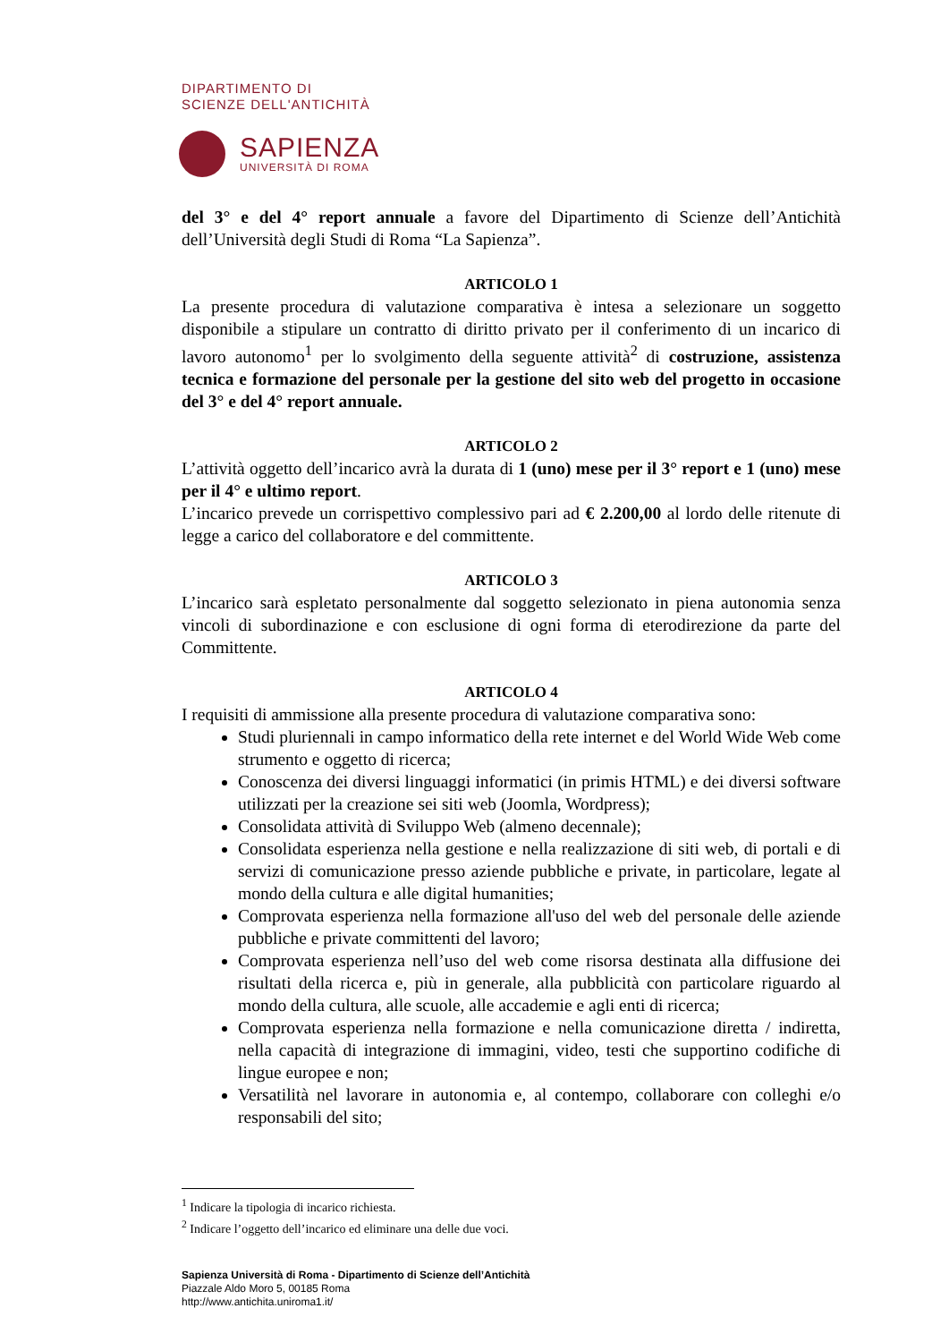DIPARTIMENTO DI
SCIENZE DELL'ANTICHITÀ
SAPIENZA
UNIVERSITÀ DI ROMA
del 3° e del 4° report annuale a favore del Dipartimento di Scienze dell’Antichità dell’Università degli Studi di Roma “La Sapienza”.
ARTICOLO 1
La presente procedura di valutazione comparativa è intesa a selezionare un soggetto disponibile a stipulare un contratto di diritto privato per il conferimento di un incarico di lavoro autonomo<sup>1</sup> per lo svolgimento della seguente attività<sup>2</sup> di costruzione, assistenza tecnica e formazione del personale per la gestione del sito web del progetto in occasione del 3° e del 4° report annuale.
ARTICOLO 2
L’attività oggetto dell’incarico avrà la durata di 1 (uno) mese per il 3° report e 1 (uno) mese per il 4° e ultimo report.
L’incarico prevede un corrispettivo complessivo pari ad € 2.200,00 al lordo delle ritenute di legge a carico del collaboratore e del committente.
ARTICOLO 3
L’incarico sarà espletato personalmente dal soggetto selezionato in piena autonomia senza vincoli di subordinazione e con esclusione di ogni forma di eterodirezione da parte del Committente.
ARTICOLO 4
I requisiti di ammissione alla presente procedura di valutazione comparativa sono:
Studi pluriennali in campo informatico della rete internet e del World Wide Web come strumento e oggetto di ricerca;
Conoscenza dei diversi linguaggi informatici (in primis HTML) e dei diversi software utilizzati per la creazione sei siti web (Joomla, Wordpress);
Consolidata attività di Sviluppo Web (almeno decennale);
Consolidata esperienza nella gestione e nella realizzazione di siti web, di portali e di servizi di comunicazione presso aziende pubbliche e private, in particolare, legate al mondo della cultura e alle digital humanities;
Comprovata esperienza nella formazione all'uso del web del personale delle aziende pubbliche e private committenti del lavoro;
Comprovata esperienza nell’uso del web come risorsa destinata alla diffusione dei risultati della ricerca e, più in generale, alla pubblicità con particolare riguardo al mondo della cultura, alle scuole, alle accademie e agli enti di ricerca;
Comprovata esperienza nella formazione e nella comunicazione diretta / indiretta, nella capacità di integrazione di immagini, video, testi che supportino codifiche di lingue europee e non;
Versatilità nel lavorare in autonomia e, al contempo, collaborare con colleghi e/o responsabili del sito;
<sup>1</sup> Indicare la tipologia di incarico richiesta.
<sup>2</sup> Indicare l’oggetto dell’incarico ed eliminare una delle due voci.
Sapienza Università di Roma - Dipartimento di Scienze dell’Antichità
Piazzale Aldo Moro 5, 00185 Roma
http://www.antichita.uniroma1.it/